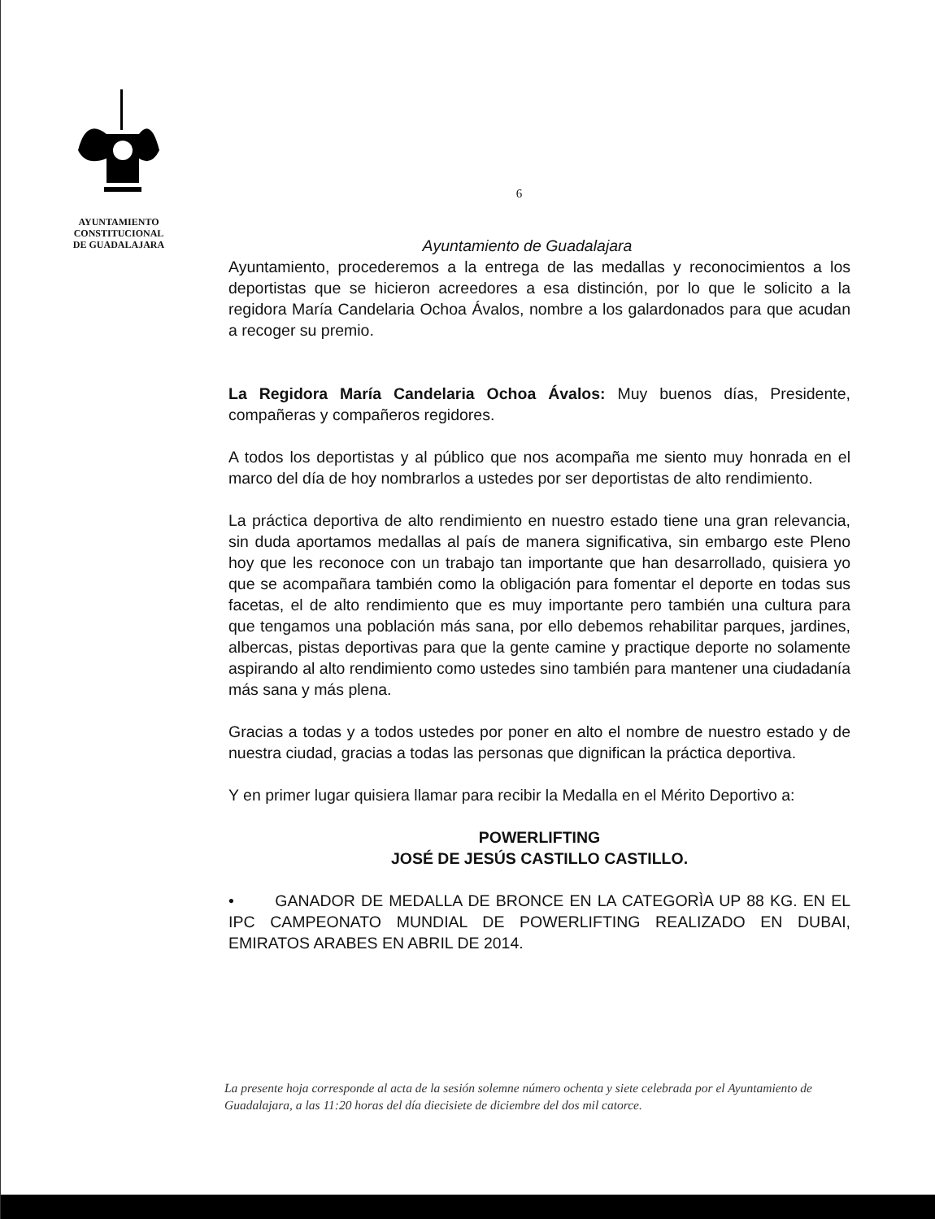AYUNTAMIENTO
CONSTITUCIONAL
DE GUADALAJARA
6
Ayuntamiento de Guadalajara
Ayuntamiento, procederemos a la entrega de las medallas y reconocimientos a los deportistas que se hicieron acreedores a esa distinción, por lo que le solicito a la regidora María Candelaria Ochoa Ávalos, nombre a los galardonados para que acudan a recoger su premio.
La Regidora María Candelaria Ochoa Ávalos: Muy buenos días, Presidente, compañeras y compañeros regidores.
A todos los deportistas y al público que nos acompaña me siento muy honrada en el marco del día de hoy nombrarlos a ustedes por ser deportistas de alto rendimiento.
La práctica deportiva de alto rendimiento en nuestro estado tiene una gran relevancia, sin duda aportamos medallas al país de manera significativa, sin embargo este Pleno hoy que les reconoce con un trabajo tan importante que han desarrollado, quisiera yo que se acompañara también como la obligación para fomentar el deporte en todas sus facetas, el de alto rendimiento que es muy importante pero también una cultura para que tengamos una población más sana, por ello debemos rehabilitar parques, jardines, albercas, pistas deportivas para que la gente camine y practique deporte no solamente aspirando al alto rendimiento como ustedes sino también para mantener una ciudadanía más sana y más plena.
Gracias a todas y a todos ustedes por poner en alto el nombre de nuestro estado y de nuestra ciudad, gracias a todas las personas que dignifican la práctica deportiva.
Y en primer lugar quisiera llamar para recibir la Medalla en el Mérito Deportivo a:
POWERLIFTING
JOSÉ DE JESÚS CASTILLO CASTILLO.
• GANADOR DE MEDALLA DE BRONCE EN LA CATEGORÌA UP 88 KG. EN EL IPC CAMPEONATO MUNDIAL DE POWERLIFTING REALIZADO EN DUBAI, EMIRATOS ARABES EN ABRIL DE 2014.
La presente hoja corresponde al acta de la sesión solemne número ochenta y siete celebrada por el Ayuntamiento de Guadalajara, a las 11:20 horas del día diecisiete de diciembre del dos mil catorce.